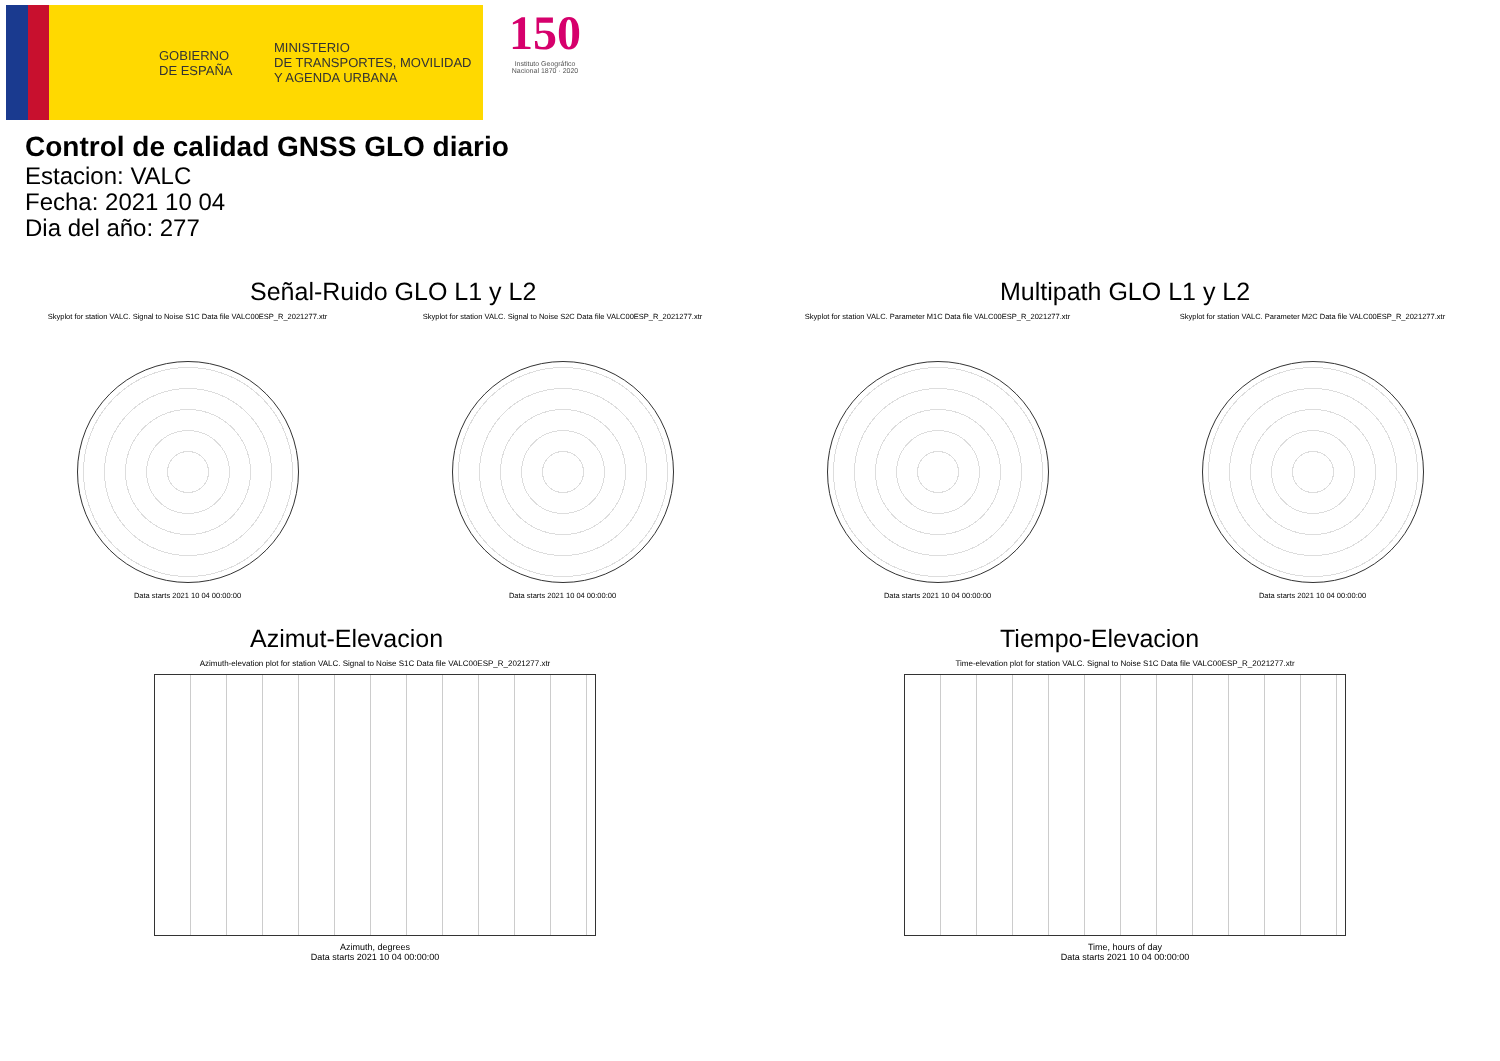GOBIERNO
DE ESPAÑA
MINISTERIO
DE TRANSPORTES, MOVILIDAD
Y AGENDA URBANA
150
Instituto Geográfico
Nacional 1870 · 2020
Control de calidad GNSS GLO diario
Estacion: VALC
Fecha: 2021 10 04
Dia del año: 277
Señal-Ruido GLO L1 y L2
Skyplot for station VALC. Signal to Noise S1C Data file VALC00ESP_R_2021277.xtr
Data starts 2021 10 04 00:00:00
Skyplot for station VALC. Signal to Noise S2C Data file VALC00ESP_R_2021277.xtr
Data starts 2021 10 04 00:00:00
Multipath GLO L1 y L2
Skyplot for station VALC. Parameter M1C Data file VALC00ESP_R_2021277.xtr
Data starts 2021 10 04 00:00:00
Skyplot for station VALC. Parameter M2C Data file VALC00ESP_R_2021277.xtr
Data starts 2021 10 04 00:00:00
Azimut-Elevacion
Azimuth-elevation plot for station VALC. Signal to Noise S1C Data file VALC00ESP_R_2021277.xtr
Azimuth, degrees
Data starts 2021 10 04 00:00:00
Tiempo-Elevacion
Time-elevation plot for station VALC. Signal to Noise S1C Data file VALC00ESP_R_2021277.xtr
Time, hours of day
Data starts 2021 10 04 00:00:00